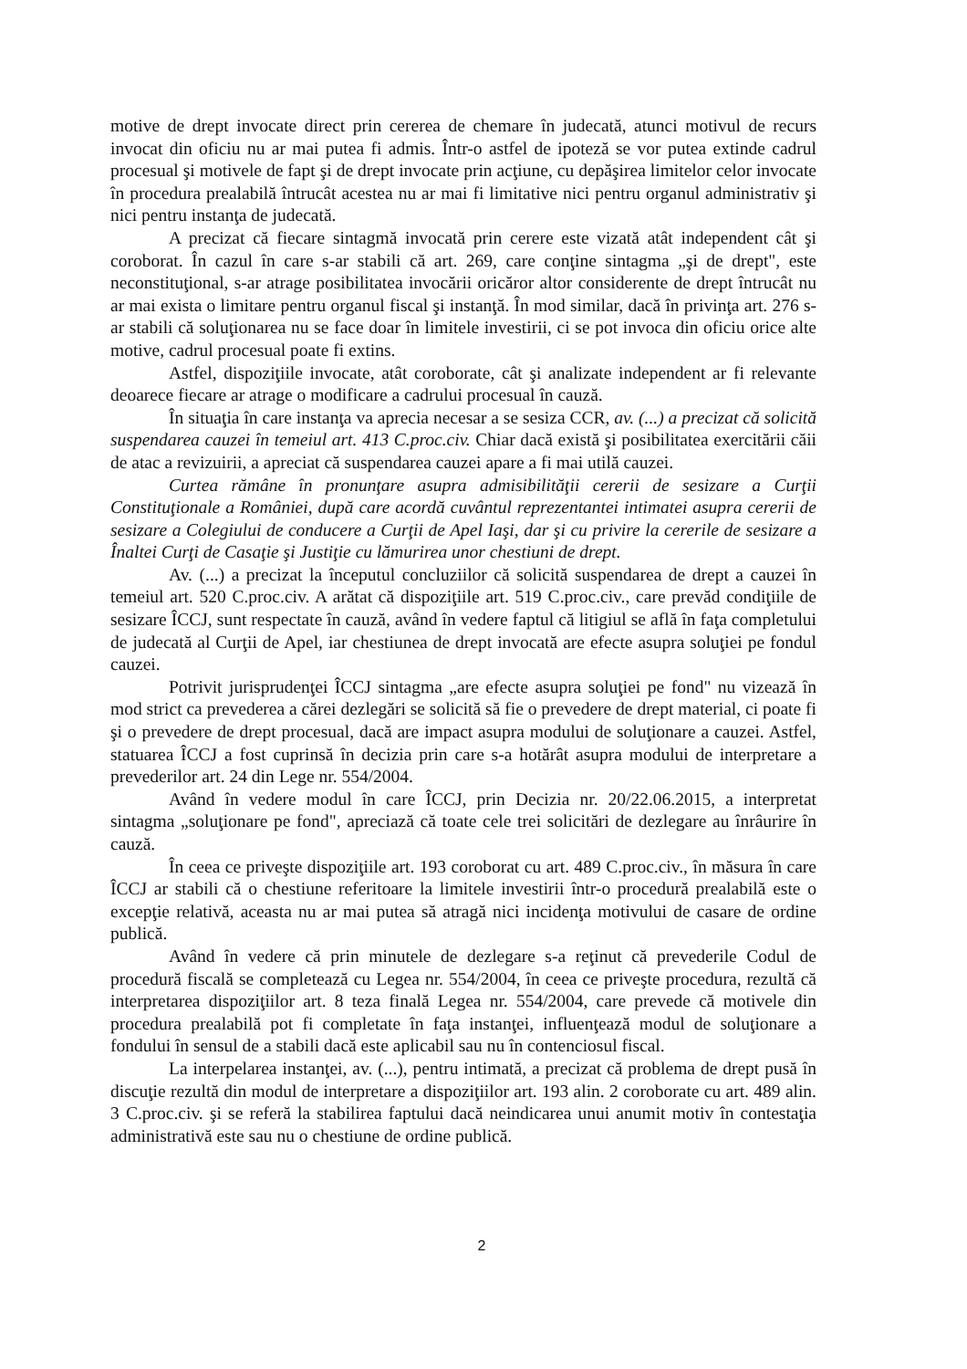motive de drept invocate direct prin cererea de chemare în judecată, atunci motivul de recurs invocat din oficiu nu ar mai putea fi admis. Într-o astfel de ipoteză se vor putea extinde cadrul procesual şi motivele de fapt şi de drept invocate prin acţiune, cu depăşirea limitelor celor invocate în procedura prealabilă întrucât acestea nu ar mai fi limitative nici pentru organul administrativ şi nici pentru instanţa de judecată.
A precizat că fiecare sintagmă invocată prin cerere este vizată atât independent cât şi coroborat. În cazul în care s-ar stabili că art. 269, care conţine sintagma „şi de drept", este neconstituţional, s-ar atrage posibilitatea invocării oricăror altor considerente de drept întrucât nu ar mai exista o limitare pentru organul fiscal şi instanţă. În mod similar, dacă în privinţa art. 276 s-ar stabili că soluţionarea nu se face doar în limitele investirii, ci se pot invoca din oficiu orice alte motive, cadrul procesual poate fi extins.
Astfel, dispoziţiile invocate, atât coroborate, cât şi analizate independent ar fi relevante deoarece fiecare ar atrage o modificare a cadrului procesual în cauză.
În situaţia în care instanţa va aprecia necesar a se sesiza CCR, av. (...) a precizat că solicită suspendarea cauzei în temeiul art. 413 C.proc.civ. Chiar dacă există şi posibilitatea exercitării căii de atac a revizuirii, a apreciat că suspendarea cauzei apare a fi mai utilă cauzei.
Curtea rămâne în pronunţare asupra admisibilităţii cererii de sesizare a Curţii Constituţionale a României, după care acordă cuvântul reprezentantei intimatei asupra cererii de sesizare a Colegiului de conducere a Curţii de Apel Iaşi, dar şi cu privire la cererile de sesizare a Înaltei Curţi de Casaţie şi Justiţie cu lămurirea unor chestiuni de drept.
Av. (...) a precizat la începutul concluziilor că solicită suspendarea de drept a cauzei în temeiul art. 520 C.proc.civ. A arătat că dispoziţiile art. 519 C.proc.civ., care prevăd condiţiile de sesizare ÎCCJ, sunt respectate în cauză, având în vedere faptul că litigiul se află în faţa completului de judecată al Curţii de Apel, iar chestiunea de drept invocată are efecte asupra soluţiei pe fondul cauzei.
Potrivit jurisprudenţei ÎCCJ sintagma „are efecte asupra soluţiei pe fond" nu vizează în mod strict ca prevederea a cărei dezlegări se solicită să fie o prevedere de drept material, ci poate fi şi o prevedere de drept procesual, dacă are impact asupra modului de soluţionare a cauzei. Astfel, statuarea ÎCCJ a fost cuprinsă în decizia prin care s-a hotărât asupra modului de interpretare a prevederilor art. 24 din Lege nr. 554/2004.
Având în vedere modul în care ÎCCJ, prin Decizia nr. 20/22.06.2015, a interpretat sintagma „soluţionare pe fond", apreciază că toate cele trei solicitări de dezlegare au înrâurire în cauză.
În ceea ce priveşte dispoziţiile art. 193 coroborat cu art. 489 C.proc.civ., în măsura în care ÎCCJ ar stabili că o chestiune referitoare la limitele investirii într-o procedură prealabilă este o excepţie relativă, aceasta nu ar mai putea să atragă nici incidenţa motivului de casare de ordine publică.
Având în vedere că prin minutele de dezlegare s-a reţinut că prevederile Codul de procedură fiscală se completează cu Legea nr. 554/2004, în ceea ce priveşte procedura, rezultă că interpretarea dispoziţiilor art. 8 teza finală Legea nr. 554/2004, care prevede că motivele din procedura prealabilă pot fi completate în faţa instanţei, influenţează modul de soluţionare a fondului în sensul de a stabili dacă este aplicabil sau nu în contenciosul fiscal.
La interpelarea instanţei, av. (...), pentru intimată, a precizat că problema de drept pusă în discuţie rezultă din modul de interpretare a dispoziţiilor art. 193 alin. 2 coroborate cu art. 489 alin. 3 C.proc.civ. şi se referă la stabilirea faptului dacă neindicarea unui anumit motiv în contestaţia administrativă este sau nu o chestiune de ordine publică.
2